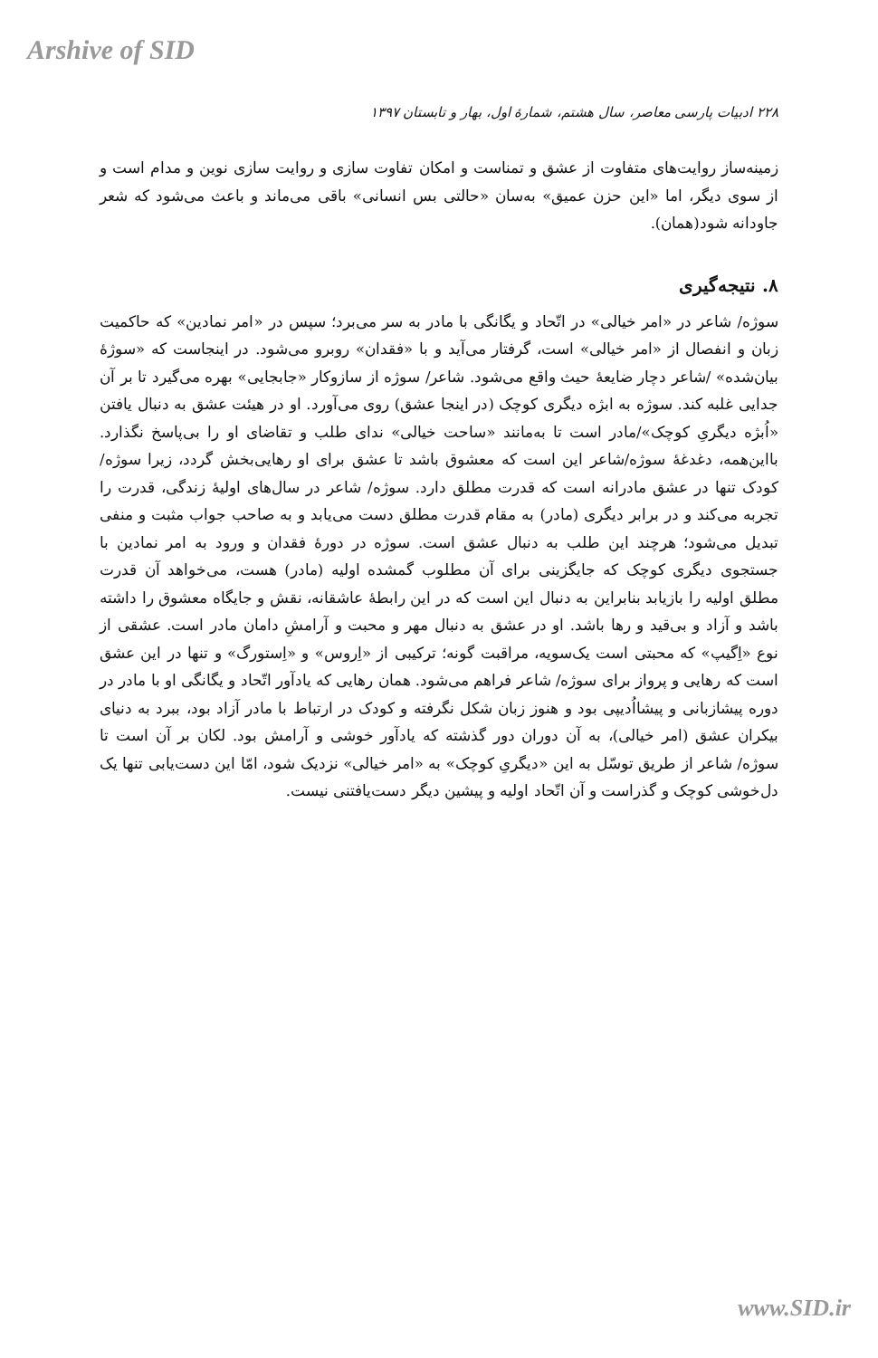Arshive of SID
۲۲۸ ادبیات پارسی معاصر، سال هشتم، شمارهٔ اول، بهار و تابستان ۱۳۹۷
زمینه‌ساز روایت‌های متفاوت از عشق و تمناست و امکان تفاوت سازی و روایت سازی نوین و مدام است و از سوی دیگر، اما «این حزن عمیق» به‌سان «حالتی بس انسانی» باقی می‌ماند و باعث می‌شود که شعر جاودانه شود(همان).
۸. نتیجه‌گیری
سوژه/ شاعر در «امر خیالی» در اتّحاد و یگانگی با مادر به سر می‌برد؛ سپس در «امر نمادین» که حاکمیت زبان و انفصال از «امر خیالی» است، گرفتار می‌آید و با «فقدان» روبرو می‌شود. در اینجاست که «سوژهٔ بیان‌شده» /شاعر دچار ضایعهٔ حیث واقع می‌شود. شاعر/ سوژه از سازوکار «جابجایی» بهره می‌گیرد تا بر آن جدایی غلبه کند. سوژه به ابژه دیگری کوچک (در اینجا عشق) روی می‌آورد. او در هیئت عشق به دنبال یافتن «اُبژه دیگریِ کوچک»/مادر است تا به‌مانند «ساحت خیالی» ندای طلب و تقاضای او را بی‌پاسخ نگذارد. بااین‌همه، دغدغهٔ سوژه/شاعر این است که معشوق باشد تا عشق برای او رهایی‌بخش گردد، زیرا سوژه/ کودک تنها در عشق مادرانه است که قدرت مطلق دارد. سوژه/ شاعر در سال‌های اولیهٔ زندگی، قدرت را تجربه می‌کند و در برابر دیگری (مادر) به مقام قدرت مطلق دست می‌یابد و به صاحب جواب مثبت و منفی تبدیل می‌شود؛ هرچند این طلب به دنبال عشق است. سوژه در دورهٔ فقدان و ورود به امر نمادین با جستجوی دیگری کوچک که جایگزینی برای آن مطلوب گمشده اولیه (مادر) هست، می‌خواهد آن قدرت مطلق اولیه را بازیابد بنابراین به دنبال این است که در این رابطهٔ عاشقانه، نقش و جایگاه معشوق را داشته باشد و آزاد و بی‌قید و رها باشد. او در عشق به دنبال مهر و محبت و آرامشِ دامان مادر است. عشقی از نوع «اِگیپ» که محبتی است یک‌سویه، مراقبت گونه؛ ترکیبی از «اِروس» و «اِستورگ» و تنها در این عشق است که رهایی و پرواز برای سوژه/ شاعر فراهم می‌شود. همان رهایی که یادآور اتّحاد و یگانگی او با مادر در دوره پیشازبانی و پیشااُدیپی بود و هنوز زبان شکل نگرفته و کودک در ارتباط با مادر آزاد بود، ببرد به دنیای بیکران عشق (امر خیالی)، به آن دوران دور گذشته که یادآور خوشی و آرامش بود. لکان بر آن است تا سوژه/ شاعر از طریق توسّل به این «دیگریِ کوچک» به «امر خیالی» نزدیک شود، امّا این دست‌یابی تنها یک دل‌خوشی کوچک و گذراست و آن اتّحاد اولیه و پیشین دیگر دست‌یافتنی نیست.
www.SID.ir